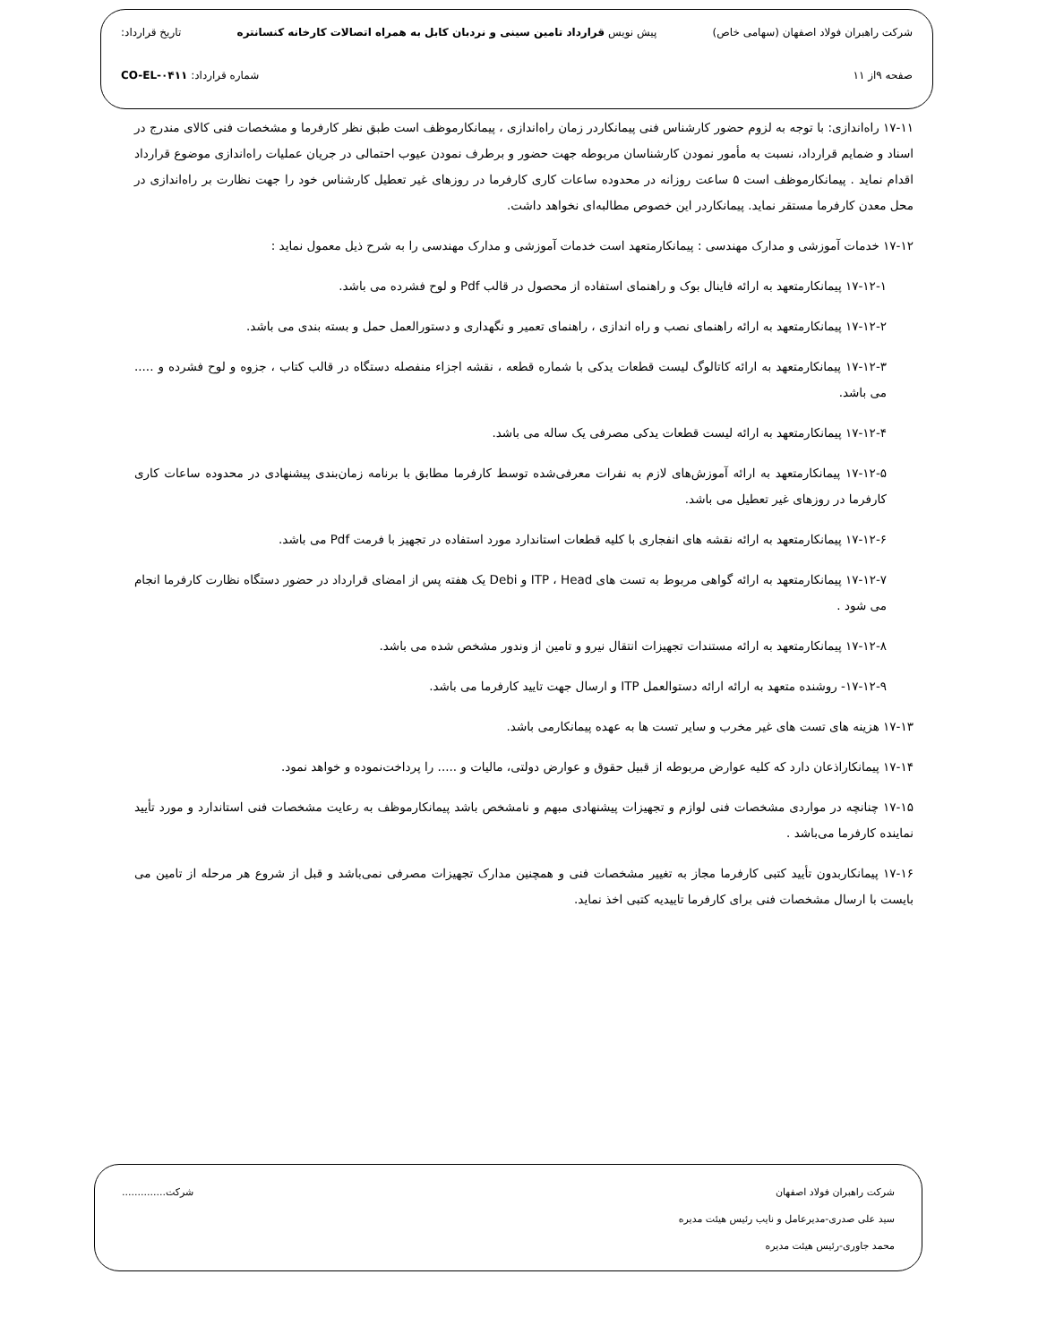شرکت راهبران فولاد اصفهان (سهامی خاص) پیش نویس قرارداد تامین سینی و نردبان کابل به همراه اتصالات کارخانه کنسانتره تاریخ قرارداد:
صفحه ۹از ۱۱ شماره قرارداد: CO-EL-۰۴۱۱
۱۷-۱۱ راه‌اندازی: با توجه به لزوم حضور کارشناس فنی پیمانکاردر زمان راه‌اندازی ، پیمانکارموظف است طبق نظر کارفرما و مشخصات فنی کالای مندرج در اسناد و ضمایم قرارداد، نسبت به مأمور نمودن کارشناسان مربوطه جهت حضور و برطرف نمودن عیوب احتمالی در جریان عملیات راه‌اندازی موضوع قرارداد اقدام نماید . پیمانکارموظف است ۵ ساعت روزانه در محدوده ساعات کاری کارفرما در روزهای غیر تعطیل کارشناس خود را جهت نظارت بر راه‌اندازی در محل معدن کارفرما مستقر نماید. پیمانکاردر این خصوص مطالبه‌ای نخواهد داشت.
۱۷-۱۲ خدمات آموزشی و مدارک مهندسی : پیمانکارمتعهد است خدمات آموزشی و مدارک مهندسی را به شرح ذیل معمول نماید :
۱۷-۱۲-۱ پیمانکارمتعهد به ارائه فاینال بوک و راهنمای استفاده از محصول در قالب Pdf و لوح فشرده می باشد.
۱۷-۱۲-۲ پیمانکارمتعهد به ارائه راهنمای نصب و راه اندازی ، راهنمای تعمیر و نگهداری و دستورالعمل حمل و بسته بندی می باشد.
۱۷-۱۲-۳ پیمانکارمتعهد به ارائه کاتالوگ لیست قطعات یدکی با شماره قطعه ، نقشه اجزاء منفصله دستگاه در قالب کتاب ، جزوه و لوح فشرده و ..... می باشد.
۱۷-۱۲-۴ پیمانکارمتعهد به ارائه لیست قطعات یدکی مصرفی یک ساله می باشد.
۱۷-۱۲-۵ پیمانکارمتعهد به ارائه آموزش‌های لازم به نفرات معرفی‌شده توسط کارفرما مطابق با برنامه زمان‌بندی پیشنهادی در محدوده ساعات کاری کارفرما در روزهای غیر تعطیل می باشد.
۱۷-۱۲-۶ پیمانکارمتعهد به ارائه نقشه های انفجاری با کلیه قطعات استاندارد مورد استفاده در تجهیز با فرمت Pdf می باشد.
۱۷-۱۲-۷ پیمانکارمتعهد به ارائه گواهی مربوط به تست های ITP ، Head و Debi یک هفته پس از امضای قرارداد در حضور دستگاه نظارت کارفرما انجام می شود .
۱۷-۱۲-۸ پیمانکارمتعهد به ارائه مستندات تجهیزات انتقال نیرو و تامین از وندور مشخص شده می باشد.
۱۷-۱۲-۹- روشنده متعهد به ارائه ارائه دستوالعمل ITP و ارسال جهت تایید کارفرما می باشد.
۱۷-۱۳ هزینه های تست های غیر مخرب و سایر تست ها به عهده پیمانکارمی باشد.
۱۷-۱۴ پیمانکاراذعان دارد که کلیه عوارض مربوطه از قبیل حقوق و عوارض دولتی، مالیات و ..... را پرداخت‌نموده و خواهد نمود.
۱۷-۱۵ چنانچه در مواردی مشخصات فنی لوازم و تجهیزات پیشنهادی مبهم و نامشخص باشد پیمانکارموظف به رعایت مشخصات فنی استاندارد و مورد تأیید نماینده کارفرما می‌باشد .
۱۷-۱۶ پیمانکاربدون تأیید کتبی کارفرما مجاز به تغییر مشخصات فنی و همچنین مدارک تجهیزات مصرفی نمی‌باشد و قبل از شروع هر مرحله از تامین می بایست با ارسال مشخصات فنی برای کارفرما تاییدیه کتبی اخذ نماید.
شرکت راهبران فولاد اصفهان شرکت..............
سید علی صدری-مدیرعامل و نایب رئیس هیئت مدیره
محمد جاوری-رئیس هیئت مدیره